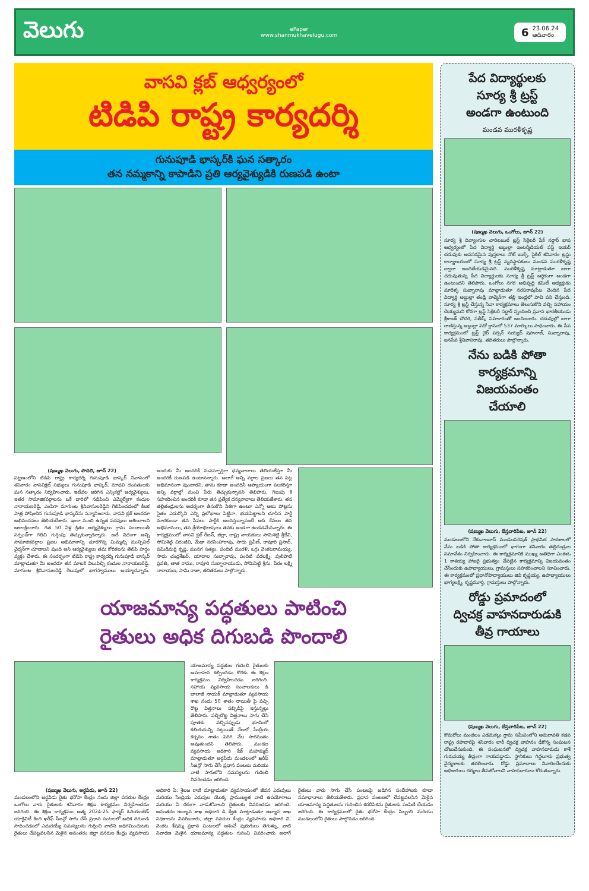వెలుగు
ePaper
www.shanmukhavelugu.com
6
23.06.24
ఆదివారం
వాసవి క్లబ్ ఆధ్వర్యంలో
టిడిపి రాష్ట్ర కార్యదర్శి
గునుపూడి భాస్కర్‌కి ఘన సత్కారం
తన నమ్మకాన్ని కాపాడిని ప్రతి ఆర్యవైశ్యుడికి రుణపడి ఉంటా
(షణ్ముఖ వెలుగు, పొదిలి, జూన్ 22)
పట్టణంలోని టిడిపి రాష్ట్ర కార్యదర్శి గునుపూడి భాస్కర్ నివాసంలో శనివారం వాసవిక్లబ్ సభ్యులు గునుపూడి భాస్కర్, మాధవి దంపతులకు ఘన సత్కారం నిర్వహించారు. ఇటీవల జరిగిన ఎన్నికల్లో ఆర్యవైశ్యులు, ఇతర సామాజికవర్గాలను ఒకే దారిలో నడిపించి ఎమ్మెల్యేగా కందుల నారాయణరెడ్డి, ఎంపిగా మాగుంట శ్రీనివాసులరెడ్డిని గెలిపించడంలో కీలక పాత్ర పోషించిన గునుపూడి భాస్కర్‌ను సన్మానించారు. వాసవి క్లబ్ అందరూ అభినందనలు తెలియచేశారు. ఇంకా మంచి ఉన్నత పదవులు ఆశించాలని ఆకాంక్షించారు. గత 50 ఏళ్ల క్రితం ఆర్యవైశ్యులు గ్రామ పంచాయితీ సర్పంచ్‌గా గెలిచి గుర్తింపు తెచ్చుకున్నారన్నారు. అదే విధంగా అన్ని సామాజికవర్గాల ప్రజల అభిమానాన్ని చూరగొన్న మిమ్మల్ని మున్సిపల్ చైర్మన్‌గా చూడాలని వుంది అని ఆర్యవైశ్యులు తమ కోరికలను తెలిపి హర్షం వ్యక్తం చేశారు. ఈ సందర్భంగా టిడిపి రాష్ట్ర కార్యదర్శి గునుపూడి భాస్కర్ మాట్లాడుతూ మీ అందరూ తన మాటకి విలువిచ్చి కందుల నారాయణరెడ్డి, మాగుంట శ్రీనివాసులరెడ్డి గెలుపులో భాగస్వాములు అయ్యారన్నారు. అందుకు మీ అందరికీ మనస్ఫూర్తిగా ధన్యవాదాలు తెలియజేస్తూ మీ అందరికీ రుణపడి ఉంటానన్నారు. అలాగే అన్ని వర్గాల ప్రజలు తన పట్ల అభిమానంగా వుంటారని, తాను కూడా అందరినీ ఆప్యాయంగా పలకరిస్తూ అన్ని వర్గాల్లో మంచి పేరు తెచ్చుకున్నానని తెలిపారు. గెలుపు కి సహకరించిన అందరికీ కూడా తన ప్రత్యేక ధన్యవాదాలు తెలియజేశారు. తన తల్లితండ్రులను ఆదర్శంగా తీసుకొని నీతిగా ఉంటూ ఎన్నో ఆటు పోట్లను సైతం ఎదుర్కొని ఎన్ని ప్రలోభాలు పెట్టినా, భయపెట్టాలని చూసిన పార్టీ మారకుండా తన సేవలు పార్టీకి అందిస్తున్నానంటే అది కేవలం తన అభిమానులు, తన శ్రేయోభిలాషులు తనకు అండగా ఉండడమేనన్నారు. ఈ కార్యక్రమంలో వాసవి క్లబ్ రీజన్, జిల్లా, రాష్ట్ర నాయకులు సామిశెట్టి శ్రీదేవి, సోమిశెట్టి చిరంజీవి, మేడా నరసింహారావు, సాధు ప్రవీణ్, రావూరి ప్రసాద్, పమిడిమర్రి కృష్ణ, మునగ సత్యం, పందిటి మురళి, ఒగ్గు వెంకటరామయ్య, సాధు చంద్రశేఖర్, యాదాల సుబ్బారావు, పందిటి వరలక్ష్మి, పులిపాటి ప్రవతి, తాత రాము, రావూరి సుబ్బారాయుడు, సోమిసెట్టి శ్రీను, పేరం లక్ష్మి నారాయణ, సామి రాజా, తదితరులు పాల్గొన్నారు.
యాజమాన్య పద్ధతులు పాటించి
రైతులు అధిక దిగుబడి పొందాలి
యాజమాన్య పద్ధతుల గురించి రైతులకు అవగాహన కల్పించడం కొరకు ఈ శిక్షణ కార్యక్రమం నిర్వహించడం జరిగింది. సహాయ వ్యవసాయ సంచాలకులు డి బాలాజీ నాయక్ మాట్లాడుతూ వ్యవసాయ శాఖ నందు 50 శాతం రాయితీ పై పచ్చి రొట్ట విత్తనాలు సబ్సిడీపై ఇస్తున్నట్లు తెలిపారు. పచ్చిరొట్ట విత్తనాలు సాగు చేసి పూతకు వచ్చినప్పుడు భూమిలో కలియదున్ని నట్లయితే నేలలో సేంద్రీయ కర్బనం శాతం పెరిగి నేల సారవంతం అవుతుందని తెలిపారు. మండల వ్యవసాయ అధికారి షేక్ మహమ్మద్ మాట్లాడుతూ అర్ధవీడు మండలంలో ఖరీఫ్ సీజన్లో సాగు చేసే ప్రధాన పంటలు మరియు వాటి సాగులోని సమస్యలను గురించి వివరించడం జరిగింది.
(షణ్ముఖ వెలుగు, అర్ధవీడు, జూన్ 22)
మండలంలోని అర్ధవీడు రైతు భరోసా కేంద్రం నందు జిల్లా వనరుల కేంద్రం ఒంగోలు వారు రైతులకు శనివారం శిక్షణ కార్యక్రమం నిర్వహించడం జరిగింది. ఈ శిక్షణ కార్యక్రమం ఆత్మ 2024-25 ఫార్మర్ ఓరియంటెడ్ యాక్టివిటీ కింద ఖరీఫ్ సీజన్లో సాగు చేసే ప్రధాన పంటలలో అధిక దిగుబడి సాధించడంలో ఎదురయ్యే సమస్యలను గుర్తించి వాటిని అధిగమించుటకు రైతులు చేపట్టవలసిన మెళైన అనంతరం జిల్లా వనరుల కేంద్రం వ్యవసాయ అధికారి ఏ. శైలజ రాణి మాట్లాడుతూ వ్యవసాయంలో జీవన ఎరువులు మరియు సేంద్రియ ఎరువుల యొక్క ప్రాముఖ్యత వాటి ఉపయోగాలు మరియు ఏ రకంగా వాడుకోవాలని రైతులకు వివరించడం జరిగింది. అనంతరం ఉద్యాన శాఖ అధికారి డి శ్వేత మాట్లాడుతూ ఉద్యాన శాఖ పథకాలను వివరించారు, జిల్లా వనరుల కేంద్రం వ్యవసాయ అధికారి వి. వెంకట శేషమ్మ ప్రధాన పంటలలో ఆశించే పురుగులు తెగుళ్ళు, వాటి నివారణ మెళైన యాజమాన్య పద్ధతుల గురించి వివరించారు అలాగే రైతులు వారు సాగు చేసే పంటలపై అడిగిన సందేహాలకు కూడా సమాధానాలు తెలియజేశారు. ప్రధాన పంటలలో చేపట్టవలసిన మెళైన యాజమాన్య పద్ధతులను గురించిన కరదీపికను రైతులకు పంపిణీ చేయడం జరిగింది. ఈ కార్యక్రమంలో రైతు భరోసా కేంద్రం సిబ్బంది మరియు మండలంలోని రైతులు పాల్గొనడం జరిగింది.
పేద విద్యార్థులకు
సూర్య శ్రీ ట్రస్ట్
అండగా ఉంటుంది
మండవ మురళీకృష్ణ
(షణ్ముఖ వెలుగు, ఒంగోలు, జూన్ 22)
సూర్య శ్రీ దివ్యాంగుల చారిటబుల్ ట్రస్ట్ సెక్రెటరీ షేక్ సర్దార్ భాష ఆధ్వర్యంలో పేద విద్యార్థి అబ్దుల్లా ఇంటర్మీడియట్ ఫస్ట్ ఇయర్ చదువుకు అవసరమైన పుస్తకాలు నోట్ బుక్స్, సైకిల్ శనివారం ట్రస్టు కార్యాలయంలో సూర్య శ్రీ ట్రస్ట్ వ్యవస్థాపకులు మండవ మురళీకృష్ణ ద్వారా అందజేయడమైనది. మురళీకృష్ణ మాట్లాడుతూ బాగా చదువుతున్న పేద విద్యార్థులకు సూర్య శ్రీ ట్రస్ట్ ఆర్థికంగా అండగా ఉంటుందని తెలిపారు. ఒంగోలు నగర అభివృద్ధి కమిటీ అధ్యక్షుడు మారెళ్ళ సుబ్బారావు మాట్లాడుతూ నరసరావుపేట చెందిన పేద విద్యార్థి అబ్దుల్లా తండ్రి వాచ్మెన్‌గా తల్లి ఇండ్లలో పాచి పని చేస్తుంది. సూర్య శ్రీ ట్రస్ట్ చేస్తున్న సేవా కార్యక్రమాలు తెలుసుకొని వచ్చి సహాయం చెయ్యమని కోరగా ట్రస్ట్ సెక్రెటరీ సర్దార్ స్పందించి ప్రవాస భారతీయుడు శ్రీకాంత్ చౌదరి, సతీష్, సహకారంతో అందించారు. చదువుల్లో బాగా రాణిస్తున్న అబ్దుల్లా పదో క్లాసులో 537 మార్కులు సాధించారు. ఈ సేవ కార్యక్రమంలో ట్రస్ట్ చైర్ పర్సన్ సయ్యద్ షహనాజ్, సుబ్బారావు, జనసేవ శ్రీనివాసరావు, తదితరులు పాల్గొన్నారు.
నేను బడికి పోతా
కార్యక్రమాన్ని
విజయవంతం
చేయాలి
(షణ్ముఖ వెలుగు, బేస్తవారిపేట, జూన్ 22)
మండలంలోని నేకునాంబాద్ మండలపరిషత్ ప్రాథమిక పాఠశాలలో నేను బడికి పోతా కార్యక్రమంలో భాగంగా శనివారం తల్లిదండ్రుల సమావేశం నిర్వహించారు. ఈ కార్యక్రమానికి ముఖ్య అతిథిగా ఎంఈఓ 1 కాశయ్య హాజరై ప్రభుత్వం చేపట్టిన కార్యక్రమాన్ని విజయవంతం చేసేందుకు ఉపాధ్యాయులు, గ్రామస్తులు సహకరించాలని సూచించారు. ఈ కార్యక్రమంలో ప్రధానోపాధ్యాయులు జివి కృష్ణయ్య, ఉపాధ్యాయులు భాగ్యలక్ష్మి, కృష్ణమూర్తి, గ్రామస్తులు పాల్గొన్నారు.
రోడ్డు ప్రమాదంలో
ద్విచక్ర వాహనదారుడుకి
తీవ్ర గాయాలు
(షణ్ముఖ వెలుగు, బేస్తవారిపేట, జూన్ 22)
కొమరోలు మండలం ఎడమకల్లు గ్రామ సమీపంలోని అమరావతి కడప రాష్ట్ర రహదారిపై శనివారం లారీ ద్విచక్ర వాహనం ఢీకొన్న సంఘటన చోటుచేసుకుంది. ఈ సంఘటనలో ద్విచక్ర వాహనదారుడు కాశే గురువయ్య తీవ్రంగా గాయపడ్డాడు. స్థానికులు గిద్దలూరు ప్రభుత్వ వైద్యశాలకు తరలించారు. రోడ్డు ప్రమాదాలు నివారించేందుకు అధికారులు చర్యలు తీసుకోవాలని వాహనదారులు కోరుతున్నారు.